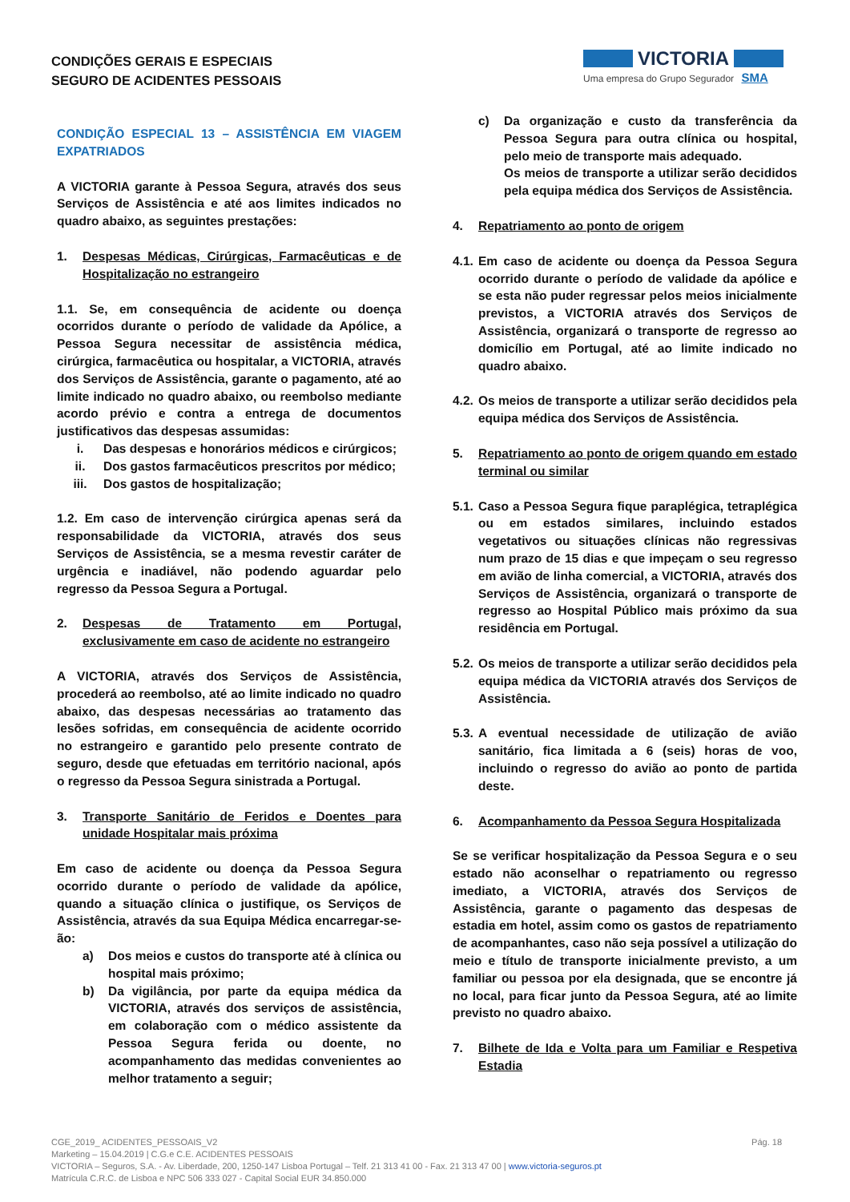CONDIÇÕES GERAIS E ESPECIAIS
SEGURO DE ACIDENTES PESSOAIS
VICTORIA
Uma empresa do Grupo Segurador SMA
CONDIÇÃO ESPECIAL 13 – ASSISTÊNCIA EM VIAGEM EXPATRIADOS
A VICTORIA garante à Pessoa Segura, através dos seus Serviços de Assistência e até aos limites indicados no quadro abaixo, as seguintes prestações:
1. Despesas Médicas, Cirúrgicas, Farmacêuticas e de Hospitalização no estrangeiro
1.1. Se, em consequência de acidente ou doença ocorridos durante o período de validade da Apólice, a Pessoa Segura necessitar de assistência médica, cirúrgica, farmacêutica ou hospitalar, a VICTORIA, através dos Serviços de Assistência, garante o pagamento, até ao limite indicado no quadro abaixo, ou reembolso mediante acordo prévio e contra a entrega de documentos justificativos das despesas assumidas:
i. Das despesas e honorários médicos e cirúrgicos;
ii. Dos gastos farmacêuticos prescritos por médico;
iii. Dos gastos de hospitalização;
1.2. Em caso de intervenção cirúrgica apenas será da responsabilidade da VICTORIA, através dos seus Serviços de Assistência, se a mesma revestir caráter de urgência e inadiável, não podendo aguardar pelo regresso da Pessoa Segura a Portugal.
2. Despesas de Tratamento em Portugal, exclusivamente em caso de acidente no estrangeiro
A VICTORIA, através dos Serviços de Assistência, procederá ao reembolso, até ao limite indicado no quadro abaixo, das despesas necessárias ao tratamento das lesões sofridas, em consequência de acidente ocorrido no estrangeiro e garantido pelo presente contrato de seguro, desde que efetuadas em território nacional, após o regresso da Pessoa Segura sinistrada a Portugal.
3. Transporte Sanitário de Feridos e Doentes para unidade Hospitalar mais próxima
Em caso de acidente ou doença da Pessoa Segura ocorrido durante o período de validade da apólice, quando a situação clínica o justifique, os Serviços de Assistência, através da sua Equipa Médica encarregar-se-ão:
a) Dos meios e custos do transporte até à clínica ou hospital mais próximo;
b) Da vigilância, por parte da equipa médica da VICTORIA, através dos serviços de assistência, em colaboração com o médico assistente da Pessoa Segura ferida ou doente, no acompanhamento das medidas convenientes ao melhor tratamento a seguir;
c) Da organização e custo da transferência da Pessoa Segura para outra clínica ou hospital, pelo meio de transporte mais adequado.
Os meios de transporte a utilizar serão decididos pela equipa médica dos Serviços de Assistência.
4. Repatriamento ao ponto de origem
4.1. Em caso de acidente ou doença da Pessoa Segura ocorrido durante o período de validade da apólice e se esta não puder regressar pelos meios inicialmente previstos, a VICTORIA através dos Serviços de Assistência, organizará o transporte de regresso ao domicílio em Portugal, até ao limite indicado no quadro abaixo.
4.2. Os meios de transporte a utilizar serão decididos pela equipa médica dos Serviços de Assistência.
5. Repatriamento ao ponto de origem quando em estado terminal ou similar
5.1. Caso a Pessoa Segura fique paraplégica, tetraplégica ou em estados similares, incluindo estados vegetativos ou situações clínicas não regressivas num prazo de 15 dias e que impeçam o seu regresso em avião de linha comercial, a VICTORIA, através dos Serviços de Assistência, organizará o transporte de regresso ao Hospital Público mais próximo da sua residência em Portugal.
5.2. Os meios de transporte a utilizar serão decididos pela equipa médica da VICTORIA através dos Serviços de Assistência.
5.3. A eventual necessidade de utilização de avião sanitário, fica limitada a 6 (seis) horas de voo, incluindo o regresso do avião ao ponto de partida deste.
6. Acompanhamento da Pessoa Segura Hospitalizada
Se se verificar hospitalização da Pessoa Segura e o seu estado não aconselhar o repatriamento ou regresso imediato, a VICTORIA, através dos Serviços de Assistência, garante o pagamento das despesas de estadia em hotel, assim como os gastos de repatriamento de acompanhantes, caso não seja possível a utilização do meio e título de transporte inicialmente previsto, a um familiar ou pessoa por ela designada, que se encontre já no local, para ficar junto da Pessoa Segura, até ao limite previsto no quadro abaixo.
7. Bilhete de Ida e Volta para um Familiar e Respetiva Estadia
Pág. 18 CGE_2019_ ACIDENTES_PESSOAIS_V2
Marketing – 15.04.2019 | C.G.e C.E. ACIDENTES PESSOAIS
VICTORIA – Seguros, S.A. - Av. Liberdade, 200, 1250-147 Lisboa Portugal – Telf. 21 313 41 00 - Fax. 21 313 47 00 | www.victoria-seguros.pt
Matrícula C.R.C. de Lisboa e NPC 506 333 027 - Capital Social EUR 34.850.000